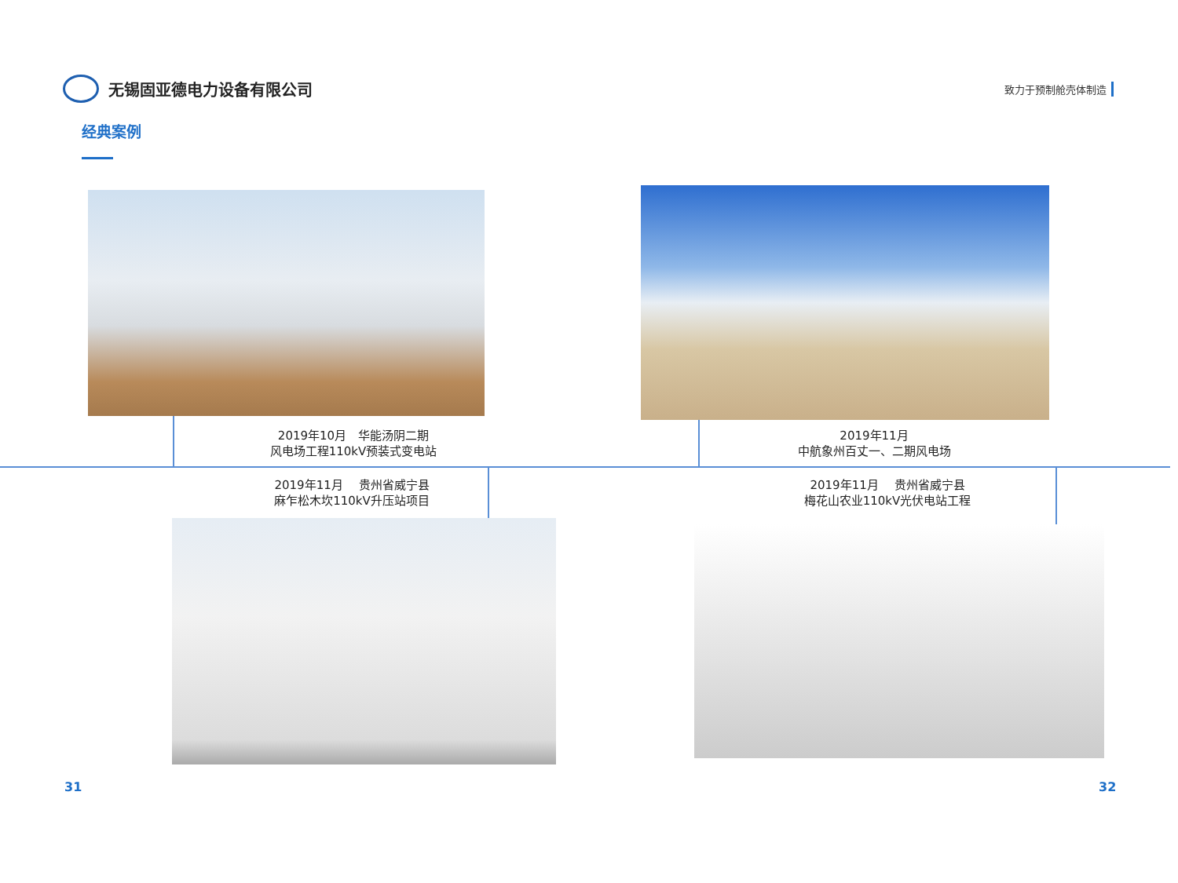无锡固亚德电力设备有限公司
致力于预制舱壳体制造
经典案例
2019年10月　华能汤阴二期
风电场工程110kV预装式变电站
2019年11月
中航象州百丈一、二期风电场
2019年11月　 贵州省威宁县
麻乍松木坎110kV升压站项目
2019年11月　 贵州省威宁县
梅花山农业110kV光伏电站工程
31 32